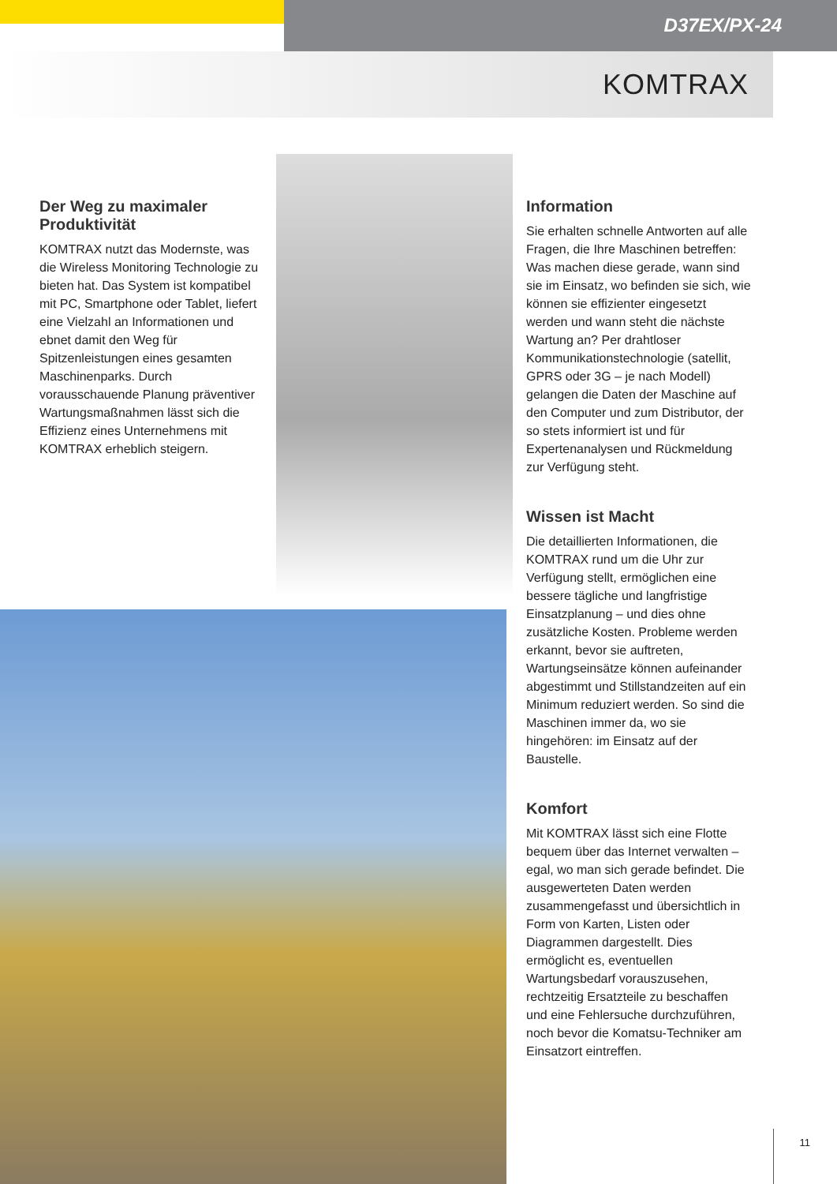D37EX/PX-24
KOMTRAX
Der Weg zu maximaler Produktivität
KOMTRAX nutzt das Modernste, was die Wireless Monitoring Technologie zu bieten hat. Das System ist kompatibel mit PC, Smartphone oder Tablet, liefert eine Vielzahl an Informationen und ebnet damit den Weg für Spitzenleistungen eines gesamten Maschinenparks. Durch vorausschauende Planung präventiver Wartungsmaßnahmen lässt sich die Effizienz eines Unternehmens mit KOMTRAX erheblich steigern.
Information
Sie erhalten schnelle Antworten auf alle Fragen, die Ihre Maschinen betreffen: Was machen diese gerade, wann sind sie im Einsatz, wo befinden sie sich, wie können sie effizienter eingesetzt werden und wann steht die nächste Wartung an? Per drahtloser Kommunikationstechnologie (satellit, GPRS oder 3G – je nach Modell) gelangen die Daten der Maschine auf den Computer und zum Distributor, der so stets informiert ist und für Expertenanalysen und Rückmeldung zur Verfügung steht.
Wissen ist Macht
Die detaillierten Informationen, die KOMTRAX rund um die Uhr zur Verfügung stellt, ermöglichen eine bessere tägliche und langfristige Einsatzplanung – und dies ohne zusätzliche Kosten. Probleme werden erkannt, bevor sie auftreten, Wartungseinsätze können aufeinander abgestimmt und Stillstandzeiten auf ein Minimum reduziert werden. So sind die Maschinen immer da, wo sie hingehören: im Einsatz auf der Baustelle.
Komfort
Mit KOMTRAX lässt sich eine Flotte bequem über das Internet verwalten – egal, wo man sich gerade befindet. Die ausgewerteten Daten werden zusammengefasst und übersichtlich in Form von Karten, Listen oder Diagrammen dargestellt. Dies ermöglicht es, eventuellen Wartungsbedarf vorauszusehen, rechtzeitig Ersatzteile zu beschaffen und eine Fehlersuche durchzuführen, noch bevor die Komatsu-Techniker am Einsatzort eintreffen.
11